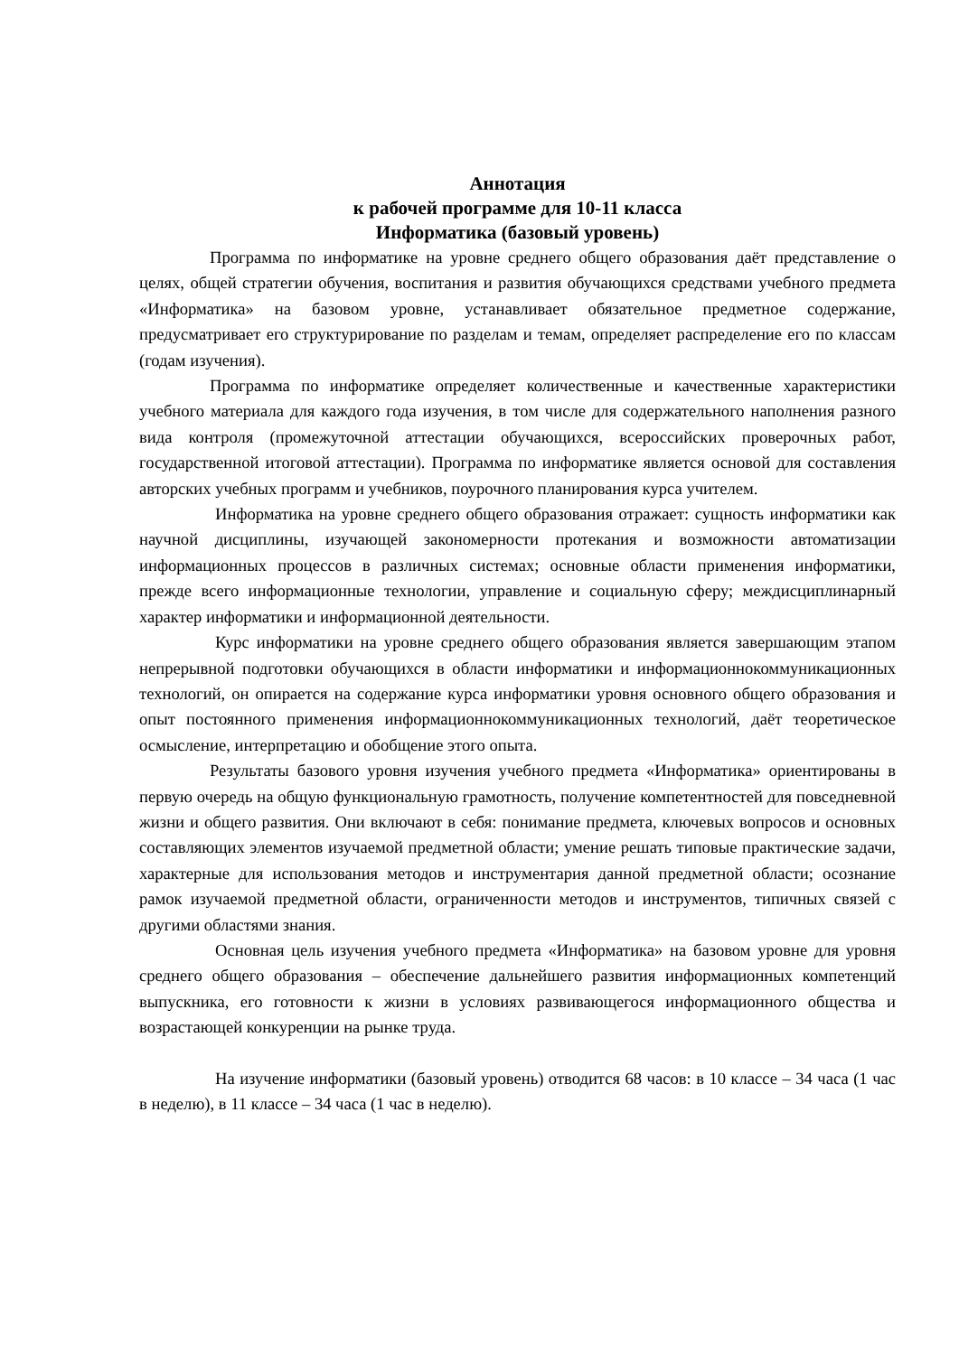Аннотация
к рабочей программе для 10-11 класса
Информатика (базовый уровень)
Программа по информатике на уровне среднего общего образования даёт представление о целях, общей стратегии обучения, воспитания и развития обучающихся средствами учебного предмета «Информатика» на базовом уровне, устанавливает обязательное предметное содержание, предусматривает его структурирование по разделам и темам, определяет распределение его по классам (годам изучения).
Программа по информатике определяет количественные и качественные характеристики учебного материала для каждого года изучения, в том числе для содержательного наполнения разного вида контроля (промежуточной аттестации обучающихся, всероссийских проверочных работ, государственной итоговой аттестации). Программа по информатике является основой для составления авторских учебных программ и учебников, поурочного планирования курса учителем.
Информатика на уровне среднего общего образования отражает: сущность информатики как научной дисциплины, изучающей закономерности протекания и возможности автоматизации информационных процессов в различных системах; основные области применения информатики, прежде всего информационные технологии, управление и социальную сферу; междисциплинарный характер информатики и информационной деятельности.
Курс информатики на уровне среднего общего образования является завершающим этапом непрерывной подготовки обучающихся в области информатики и информационнокоммуникационных технологий, он опирается на содержание курса информатики уровня основного общего образования и опыт постоянного применения информационнокоммуникационных технологий, даёт теоретическое осмысление, интерпретацию и обобщение этого опыта.
Результаты базового уровня изучения учебного предмета «Информатика» ориентированы в первую очередь на общую функциональную грамотность, получение компетентностей для повседневной жизни и общего развития. Они включают в себя: понимание предмета, ключевых вопросов и основных составляющих элементов изучаемой предметной области; умение решать типовые практические задачи, характерные для использования методов и инструментария данной предметной области; осознание рамок изучаемой предметной области, ограниченности методов и инструментов, типичных связей с другими областями знания.
Основная цель изучения учебного предмета «Информатика» на базовом уровне для уровня среднего общего образования – обеспечение дальнейшего развития информационных компетенций выпускника, его готовности к жизни в условиях развивающегося информационного общества и возрастающей конкуренции на рынке труда.
На изучение информатики (базовый уровень) отводится 68 часов: в 10 классе – 34 часа (1 час в неделю), в 11 классе – 34 часа (1 час в неделю).